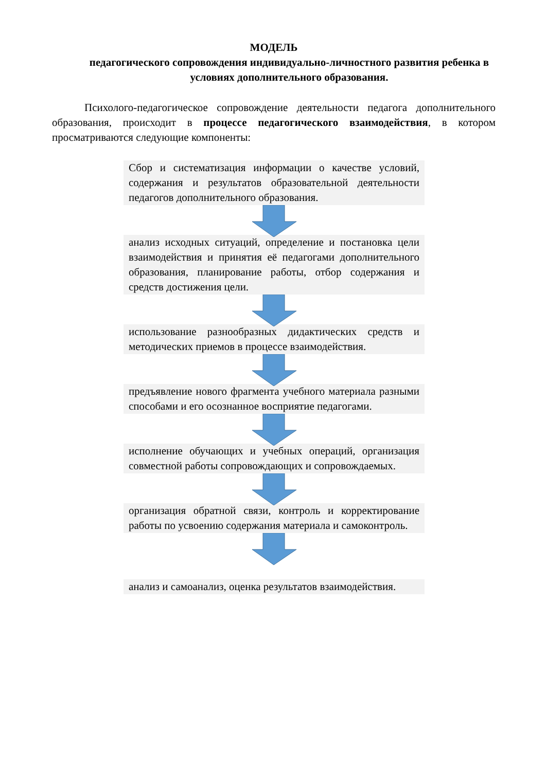МОДЕЛЬ
педагогического сопровождения индивидуально-личностного развития ребенка в условиях дополнительного образования.
Психолого-педагогическое сопровождение деятельности педагога дополнительного образования, происходит в процессе педагогического взаимодействия, в котором просматриваются следующие компоненты:
Сбор и систематизация информации о качестве условий, содержания и результатов образовательной деятельности педагогов дополнительного образования.
анализ исходных ситуаций, определение и постановка цели взаимодействия и принятия её педагогами дополнительного образования, планирование работы, отбор содержания и средств достижения цели.
использование разнообразных дидактических средств и методических приемов в процессе взаимодействия.
предъявление нового фрагмента учебного материала разными способами и его осознанное восприятие педагогами.
исполнение обучающих и учебных операций, организация совместной работы сопровождающих и сопровождаемых.
организация обратной связи, контроль и корректирование работы по усвоению содержания материала и самоконтроль.
анализ и самоанализ, оценка результатов взаимодействия.